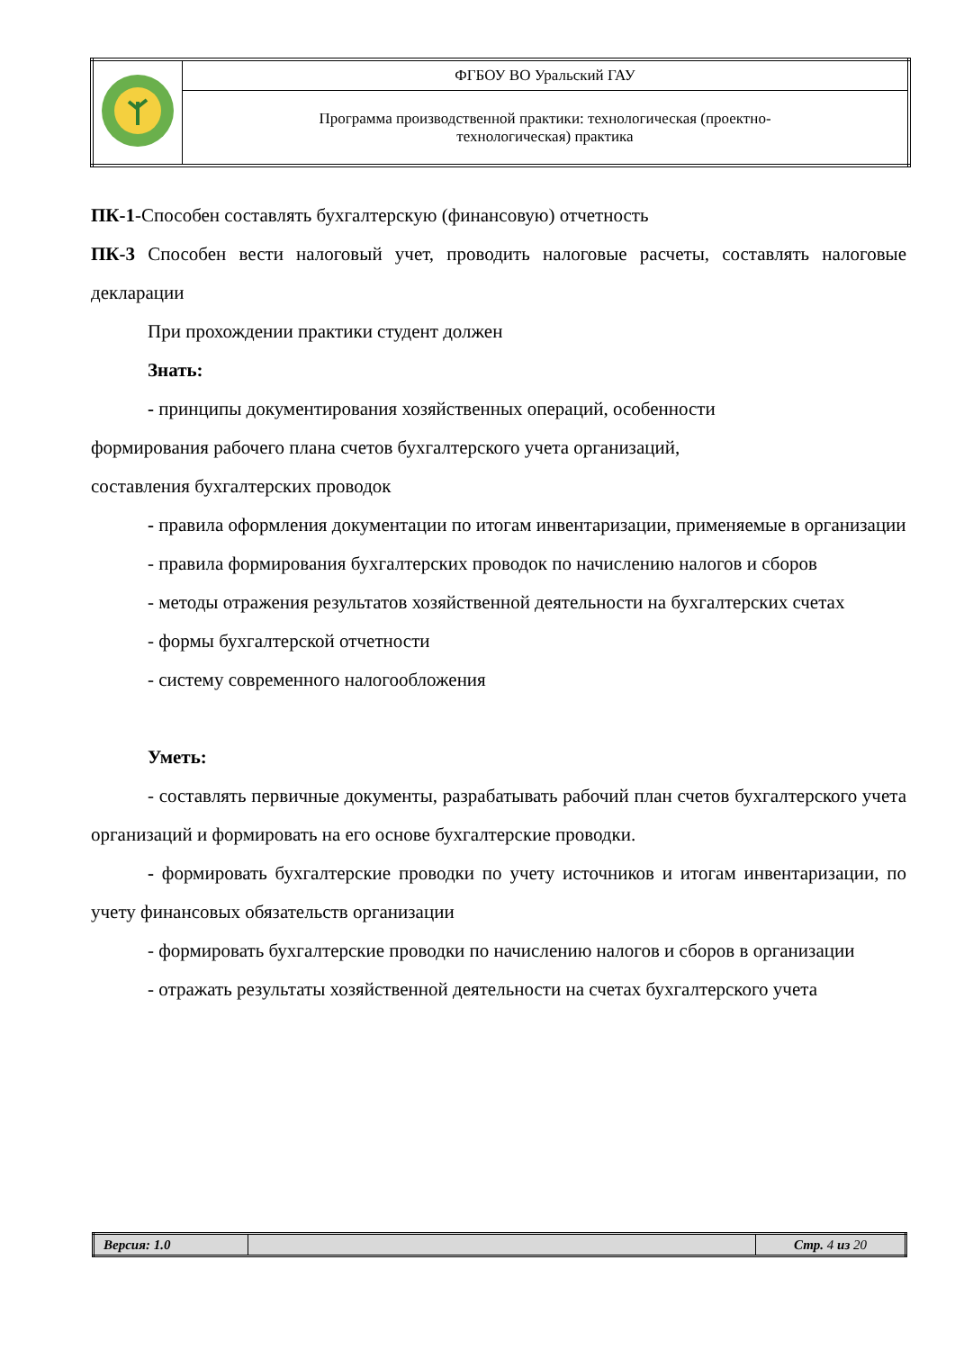| | ФГБОУ ВО Уральский ГАУ |
| | Программа производственной практики: технологическая (проектно- технологическая) практика |
ПК-1-Способен составлять бухгалтерскую (финансовую) отчетность
ПК-3 Способен вести налоговый учет, проводить налоговые расчеты, составлять налоговые декларации
При прохождении практики студент должен
Знать:
- принципы документирования хозяйственных операций, особенности
формирования рабочего плана счетов бухгалтерского учета организаций,
составления бухгалтерских проводок
- правила оформления документации по итогам инвентаризации, применяемые в организации
- правила формирования бухгалтерских проводок по начислению налогов и сборов
- методы отражения результатов хозяйственной деятельности на бухгалтерских счетах
- формы бухгалтерской отчетности
- систему современного налогообложения
Уметь:
- составлять первичные документы, разрабатывать рабочий план счетов бухгалтерского учета организаций и формировать на его основе бухгалтерские проводки.
- формировать бухгалтерские проводки по учету источников и итогам инвентаризации, по учету финансовых обязательств организации
- формировать бухгалтерские проводки по начислению налогов и сборов в организации
- отражать результаты хозяйственной деятельности на счетах бухгалтерского учета
| Версия: 1.0 | | Стр. 4 из 20 |